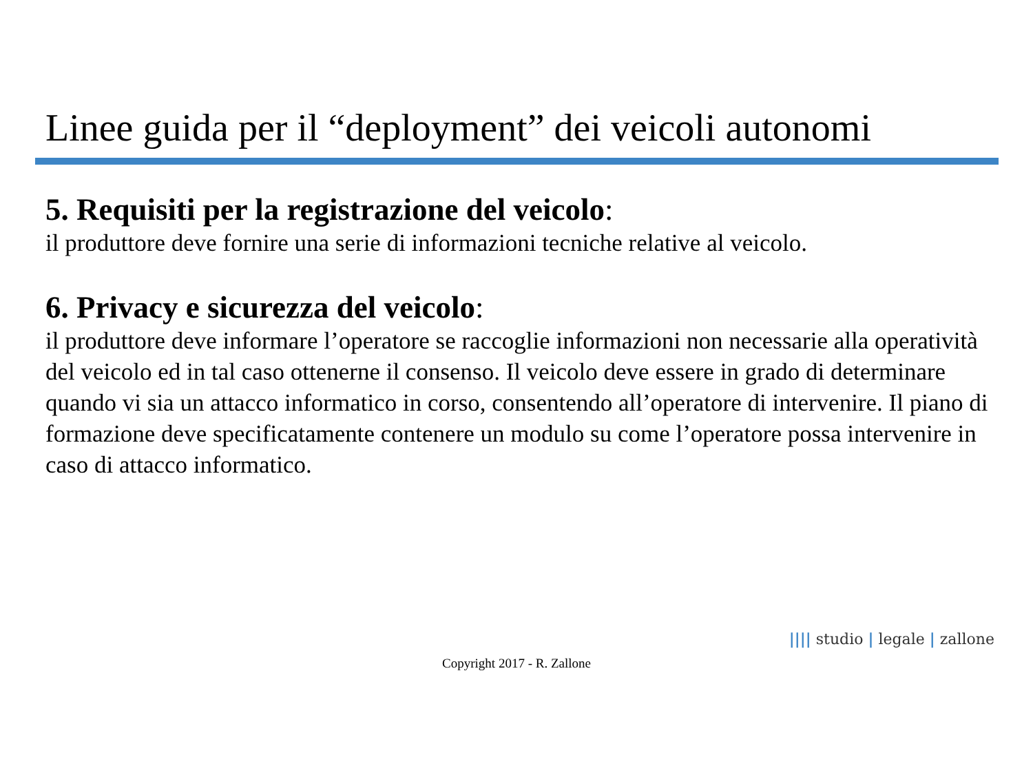Linee guida per il “deployment” dei veicoli autonomi
5. Requisiti per la registrazione del veicolo:
il produttore deve fornire una serie di informazioni tecniche relative al veicolo.
6. Privacy e sicurezza del veicolo:
il produttore deve informare l’operatore se raccoglie informazioni non necessarie alla operatività del veicolo ed in tal caso ottenerne il consenso. Il veicolo deve essere in grado di determinare quando vi sia un attacco informatico in corso, consentendo all’operatore di intervenire. Il piano di formazione deve specificatamente contenere un modulo su come l’operatore possa intervenire in caso di attacco informatico.
|||| studio | legale | zallone
Copyright 2017 - R. Zallone